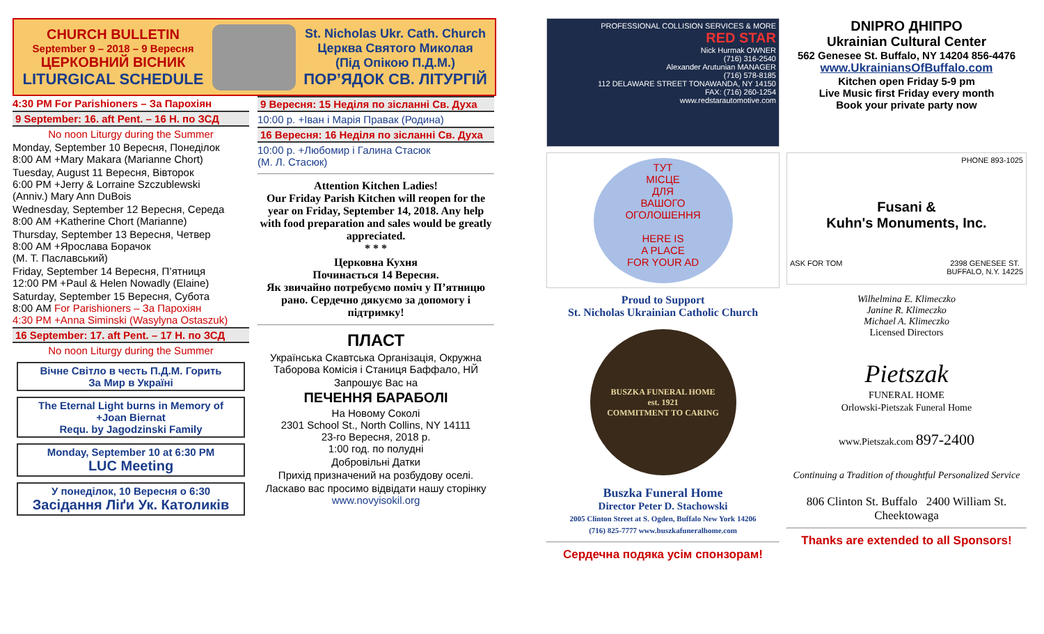CHURCH BULLETIN
September 9 – 2018 – 9 Вересня
ЦЕРКОВНИЙ ВІСНИК
LITURGICAL SCHEDULE
St. Nicholas Ukr. Cath. Church
Церква Святого Миколая
(Під Опікою П.Д.М.)
ПОР’ЯДОК СВ. ЛІТУРГІЙ
4:30 PM For Parishioners – За Парохіян
9 September: 16. aft Pent. – 16 Н. по ЗСД
No noon Liturgy during the Summer
Monday, September 10 Вересня, Понеділок
8:00 AM +Mary Makara (Marianne Chort)
Tuesday, August 11 Вересня, Вівторок
6:00 PM +Jerry & Lorraine Szczublewski
(Anniv.) Mary Ann DuBois
Wednesday, September 12 Вересня, Середа
8:00 AM +Katherine Chort (Marianne)
Thursday, September 13 Вересня, Четвер
8:00 AM +Ярослава Борачок
(М. Т. Паславський)
Friday, September 14 Вересня, П’ятниця
12:00 PM +Paul & Helen Nowadly (Elaine)
Saturday, September 15 Вересня, Субота
8:00 AM For Parishioners – За Парохіян
4:30 PM +Anna Siminski (Wasylyna Ostaszuk)
16 September: 17. aft Pent. – 17 Н. по ЗСД
No noon Liturgy during the Summer
Вічне Світло в честь П.Д.М. Горить
За Мир в Україні
The Eternal Light burns in Memory of
+Joan Biernat
Requ. by Jagodzinski Family
Monday, September 10 at 6:30 PM
LUC Meeting
У понеділок, 10 Вересня о 6:30
Засідання Ліґи Ук. Католиків
9 Вересня: 15 Неділя по зісланні Св. Духа
10:00 р. +Іван і Марія Правак (Родина)
16 Вересня: 16 Неділя по зісланні Св. Духа
10:00 р. +Любомир і Галина Стасюк
(М. Л. Стасюк)
Attention Kitchen Ladies!
Our Friday Parish Kitchen will reopen for the year on Friday, September 14, 2018. Any help with food preparation and sales would be greatly appreciated.
* * *
Церковна Кухня
Починається 14 Вересня.
Як звичайно потребуємо поміч у П’ятницю рано. Сердечно дякуємо за допомогу і підтримку!
ПЛАСТ
Українська Скавтська Організація, Окружна Таборова Комісія і Станиця Баффало, НЙ
Запрошує Вас на
ПЕЧЕННЯ БАРАБОЛІ
На Новому Соколі
2301 School St., North Collins, NY 14111
23-го Вересня, 2018 р.
1:00 год. по полудні
Добровільні Датки
Прихід призначений на розбудову оселі.
Ласкаво вас просимо відвідати нашу сторінку www.novyisokil.org
PROFESSIONAL COLLISION SERVICES & MORE
RED STAR
Nick Hurmak OWNER
(716) 316-2540
Alexander Arutunian MANAGER
(716) 578-8185
112 DELAWARE STREET TONAWANDA, NY 14150
FAX: (716) 260-1254
www.redstarautomotive.com
DNIPRO ДНІПРО
Ukrainian Cultural Center
562 Genesee St. Buffalo, NY 14204 856-4476
www.UkrainiansOfBuffalo.com
Kitchen open Friday 5-9 pm
Live Music first Friday every month
Book your private party now
ТУТ
МІСЦЕ
ДЛЯ
ВАШОГО
ОГОЛОШЕННЯ
HERE IS
A PLACE
FOR YOUR AD
PHONE 893-1025
Fusani &
Kuhn's Monuments, Inc.
ASK FOR TOM 2398 GENESEE ST.
BUFFALO, N.Y. 14225
Proud to Support
St. Nicholas Ukrainian Catholic Church
BUSZKA FUNERAL HOME
est. 1921
COMMITMENT TO CARING
Buszka Funeral Home
Director Peter D. Stachowski
2005 Clinton Street at S. Ogden, Buffalo New York 14206
(716) 825-7777 www.buszkafuneralhome.com
Сердечна подяка усім спонзорам!
Wilhelmina E. Klimeczko
Janine R. Klimeczko
Michael A. Klimeczko
Licensed Directors
Pietszak
FUNERAL HOME
Orlowski-Pietszak Funeral Home
www.Pietszak.com 897-2400
Continuing a Tradition of thoughtful Personalized Service
806 Clinton St. Buffalo 2400 William St. Cheektowaga
Thanks are extended to all Sponsors!